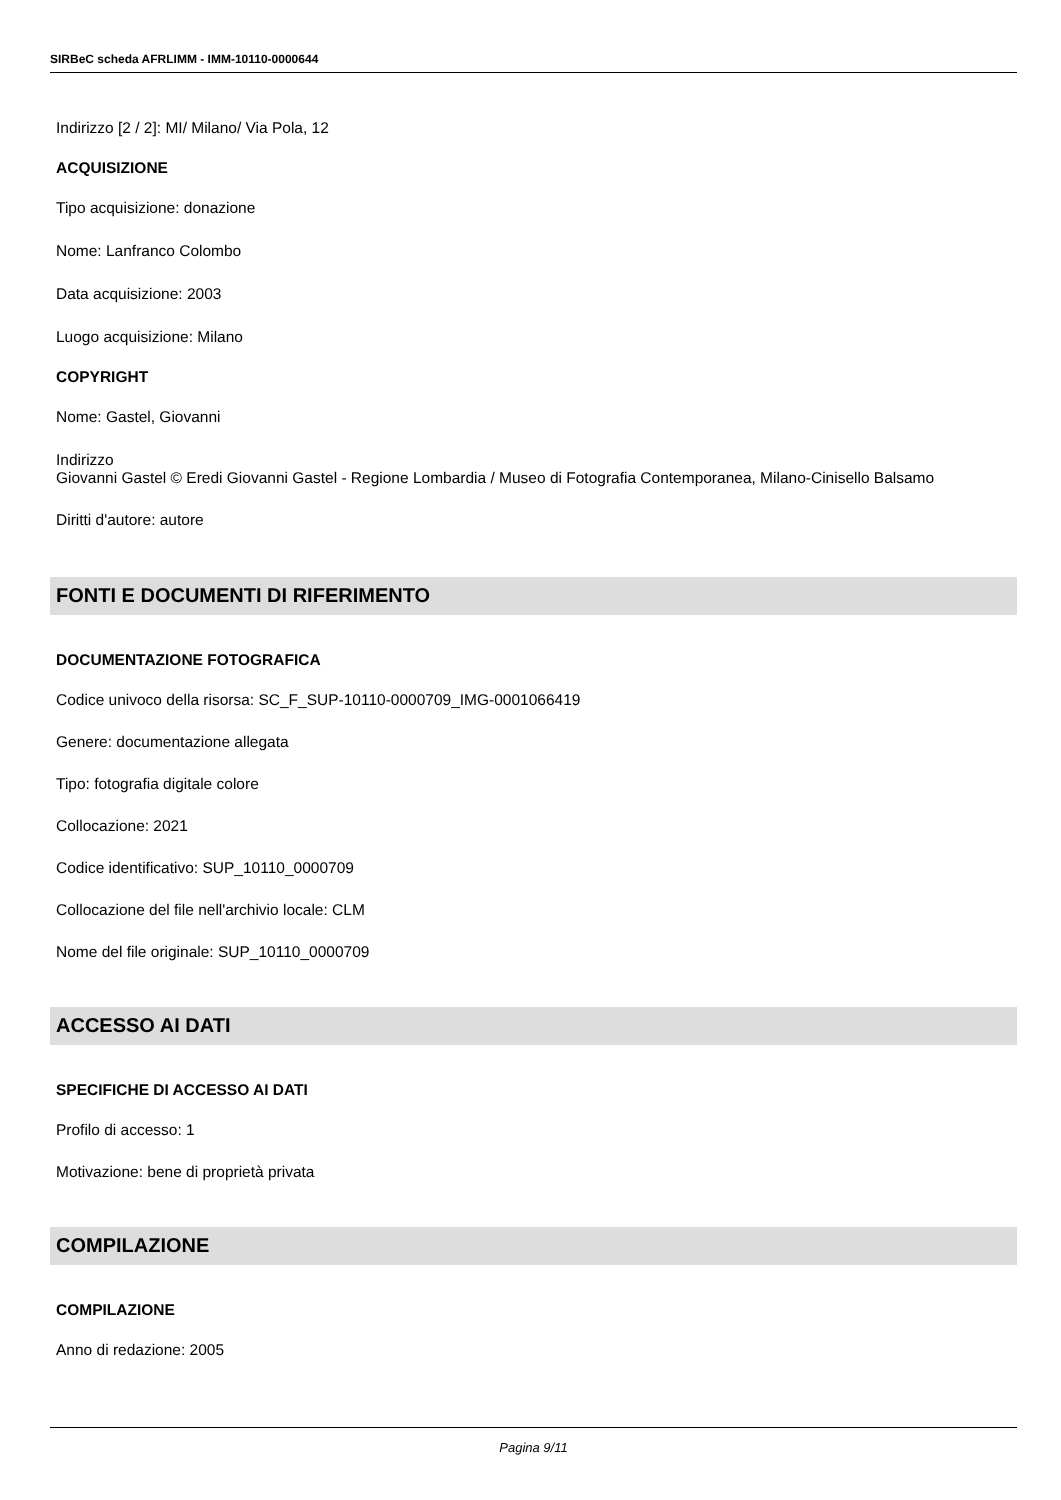SIRBeC scheda AFRLIMM - IMM-10110-0000644
Indirizzo [2 / 2]: MI/ Milano/ Via Pola, 12
ACQUISIZIONE
Tipo acquisizione: donazione
Nome: Lanfranco Colombo
Data acquisizione: 2003
Luogo acquisizione: Milano
COPYRIGHT
Nome: Gastel, Giovanni
Indirizzo
Giovanni Gastel © Eredi Giovanni Gastel - Regione Lombardia / Museo di Fotografia Contemporanea, Milano-Cinisello Balsamo
Diritti d'autore: autore
FONTI E DOCUMENTI DI RIFERIMENTO
DOCUMENTAZIONE FOTOGRAFICA
Codice univoco della risorsa: SC_F_SUP-10110-0000709_IMG-0001066419
Genere: documentazione allegata
Tipo: fotografia digitale colore
Collocazione: 2021
Codice identificativo: SUP_10110_0000709
Collocazione del file nell'archivio locale: CLM
Nome del file originale: SUP_10110_0000709
ACCESSO AI DATI
SPECIFICHE DI ACCESSO AI DATI
Profilo di accesso: 1
Motivazione: bene di proprietà privata
COMPILAZIONE
COMPILAZIONE
Anno di redazione: 2005
Pagina 9/11